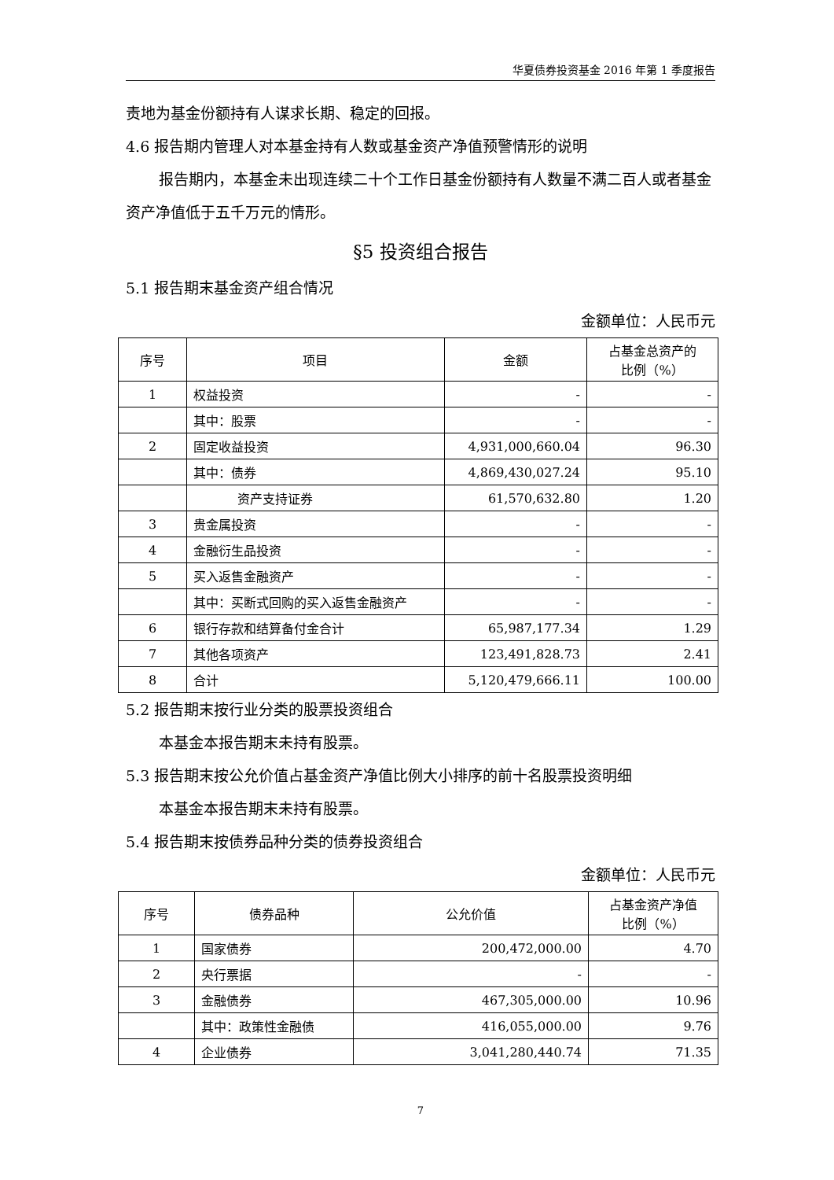华夏债券投资基金 2016 年第 1 季度报告
责地为基金份额持有人谋求长期、稳定的回报。
4.6 报告期内管理人对本基金持有人数或基金资产净值预警情形的说明
报告期内，本基金未出现连续二十个工作日基金份额持有人数量不满二百人或者基金资产净值低于五千万元的情形。
§5 投资组合报告
5.1 报告期末基金资产组合情况
金额单位：人民币元
| 序号 | 项目 | 金额 | 占基金总资产的 比例（%） |
| --- | --- | --- | --- |
| 1 | 权益投资 | - | - |
| | 其中：股票 | - | - |
| 2 | 固定收益投资 | 4,931,000,660.04 | 96.30 |
| | 其中：债券 | 4,869,430,027.24 | 95.10 |
| | 资产支持证券 | 61,570,632.80 | 1.20 |
| 3 | 贵金属投资 | - | - |
| 4 | 金融衍生品投资 | - | - |
| 5 | 买入返售金融资产 | - | - |
| | 其中：买断式回购的买入返售金融资产 | - | - |
| 6 | 银行存款和结算备付金合计 | 65,987,177.34 | 1.29 |
| 7 | 其他各项资产 | 123,491,828.73 | 2.41 |
| 8 | 合计 | 5,120,479,666.11 | 100.00 |
5.2 报告期末按行业分类的股票投资组合
本基金本报告期末未持有股票。
5.3 报告期末按公允价值占基金资产净值比例大小排序的前十名股票投资明细
本基金本报告期末未持有股票。
5.4 报告期末按债券品种分类的债券投资组合
金额单位：人民币元
| 序号 | 债券品种 | 公允价值 | 占基金资产净值 比例（%） |
| --- | --- | --- | --- |
| 1 | 国家债券 | 200,472,000.00 | 4.70 |
| 2 | 央行票据 | - | - |
| 3 | 金融债券 | 467,305,000.00 | 10.96 |
| | 其中：政策性金融债 | 416,055,000.00 | 9.76 |
| 4 | 企业债券 | 3,041,280,440.74 | 71.35 |
7